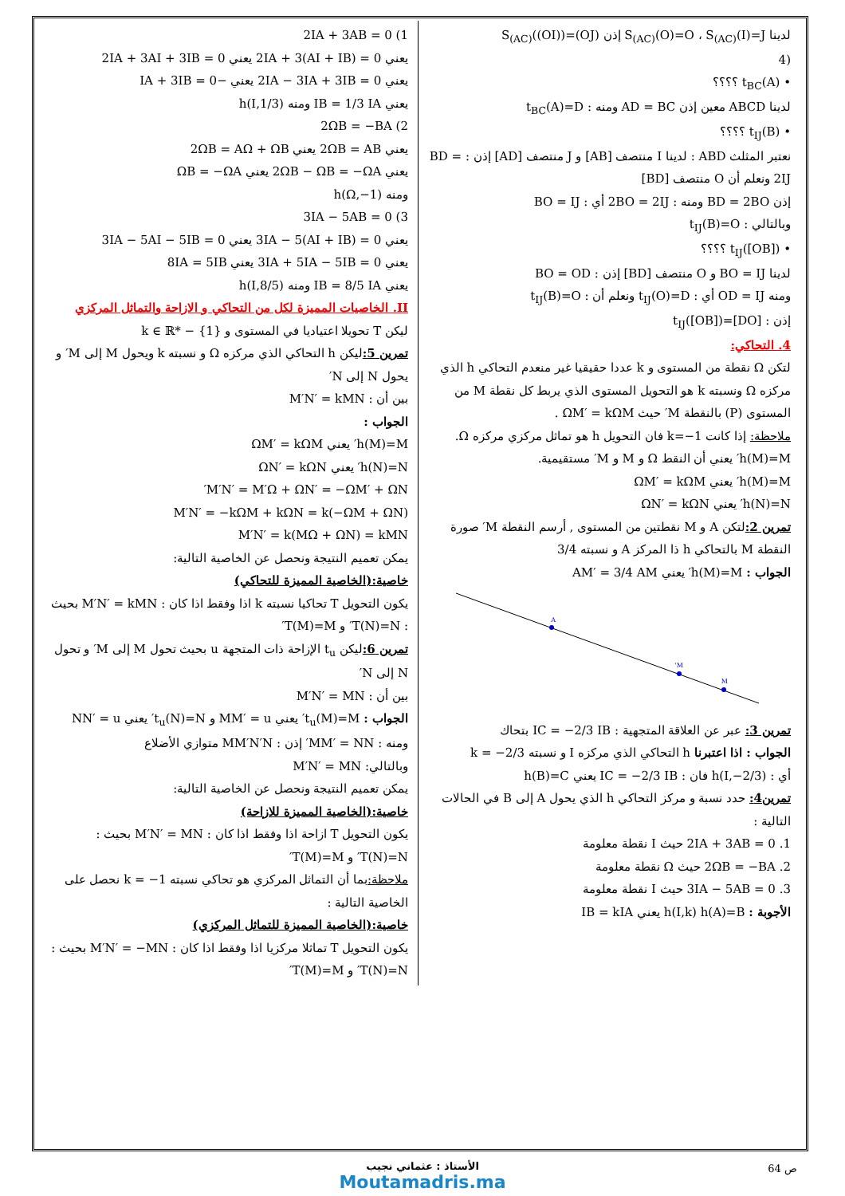لدينا S<sub>(AC)</sub>(O)=O ، S<sub>(AC)</sub>(I)=J إذن S<sub>(AC)</sub>((OI))=(OJ)
(4
• t<sub>BC</sub>(A) ؟؟؟؟
لدينا ABCD معين إذن AD = BC ومنه : t<sub>BC</sub>(A)=D
• t<sub>IJ</sub>(B) ؟؟؟؟
نعتبر المثلث ABD : لدينا I منتصف [AB] و J منتصف [AD] إذن : BD = 2IJ ونعلم أن O منتصف [BD]
إذن BD = 2BO ومنه : 2BO = 2IJ أي : BO = IJ
وبالتالي : t<sub>IJ</sub>(B)=O
• t<sub>IJ</sub>([OB]) ؟؟؟؟
لدينا BO = IJ و O منتصف [BD] إذن : BO = OD
ومنه OD = IJ أي : t<sub>IJ</sub>(O)=D ونعلم أن : t<sub>IJ</sub>(B)=O
إذن : t<sub>IJ</sub>([OB])=[DO]
4. التحاكي:
لتكن Ω نقطة من المستوى و k عددا حقيقيا غير منعدم التحاكي h الذي مركزه Ω ونسبته k هو التحويل المستوى الذي يربط كل نقطة M من المستوى (P) بالنقطة M′ حيث ΩM′ = kΩM .
ملاحظة: إذا كانت k=−1 فان التحويل h هو تماثل مركزي مركزه Ω.
h(M)=M′ يعني أن النقط Ω و M و M′ مستقيمية.
h(M)=M′ يعني ΩM′ = kΩM
h(N)=N′ يعني ΩN′ = kΩN
تمرين 2: لتكن A و M نقطتين من المستوى , أرسم النقطة M′ صورة النقطة M بالتحاكي h ذا المركز A و نسبته 3/4
الجواب : h(M)=M′ يعني AM′ = 3/4 AM
A
M'
M
تمرين 3: عبر عن العلاقة المتجهية : IC = −2/3 IB بتحاك
الجواب : اذا اعتبرنا h التحاكي الذي مركزه I و نسبته k = −2/3
أي : h(I,−2/3) فان : IC = −2/3 IB يعني h(B)=C
تمرين4: حدد نسبة و مركز التحاكي h الذي يحول A إلى B في الحالات التالية :
1. 2IA + 3AB = 0 حيث I نقطة معلومة
2. 2ΩB = −BA حيث Ω نقطة معلومة
3. 3IA − 5AB = 0 حيث I نقطة معلومة
الأجوبة : h(I,k) h(A)=B يعني IB = kIA
1) 2IA + 3AB = 0
يعني 2IA + 3(AI + IB) = 0 يعني 2IA + 3AI + 3IB = 0
يعني 2IA − 3IA + 3IB = 0 يعني −IA + 3IB = 0
يعني IB = 1/3 IA ومنه h(I,1/3)
2) 2ΩB = −BA
يعني 2ΩB = AB يعني 2ΩB = AΩ + ΩB
يعني 2ΩB − ΩB = −ΩA يعني ΩB = −ΩA
ومنه h(Ω,−1)
3) 3IA − 5AB = 0
يعني 3IA − 5(AI + IB) = 0 يعني 3IA − 5AI − 5IB = 0
يعني 3IA + 5IA − 5IB = 0 يعني 8IA = 5IB
يعني IB = 8/5 IA ومنه h(I,8/5)
II. الخاصيات المميزة لكل من التحاكي و الازاحة والتماثل المركزي
ليكن T تحويلا اعتياديا في المستوى و k ∈ ℝ* − {1}
تمرين 5: ليكن h التحاكي الذي مركزه Ω و نسبته k ويحول M إلى M′ و يحول N إلى N′
بين أن : M′N′ = kMN
الجواب :
h(M)=M′ يعني ΩM′ = kΩM
h(N)=N′ يعني ΩN′ = kΩN
M′N′ = M′Ω + ΩN′ = −ΩM′ + ΩN′
M′N′ = −kΩM + kΩN = k(−ΩM + ΩN)
M′N′ = k(MΩ + ΩN) = kMN
يمكن تعميم النتيجة ونحصل عن الخاصية التالية:
خاصية:(الخاصية المميزة للتحاكي)
يكون التحويل T تحاكيا نسبته k اذا وفقط اذا كان : M′N′ = kMN بحيث : T(N)=N′ و T(M)=M′
تمرين 6: ليكن t<sub>u</sub> الإزاحة ذات المتجهة u بحيث تحول M إلى M′ و تحول N إلى N′
بين أن : M′N′ = MN
الجواب : t<sub>u</sub>(M)=M′ يعني MM′ = u و t<sub>u</sub>(N)=N′ يعني NN′ = u
ومنه : MM′ = NN′ إذن : MM′N′N متوازي الأضلاع
وبالتالي: M′N′ = MN
يمكن تعميم النتيجة ونحصل عن الخاصية التالية:
خاصية:(الخاصية المميزة للازاحة)
يكون التحويل T ازاحة اذا وفقط اذا كان : M′N′ = MN بحيث : T(N)=N′ و T(M)=M′
ملاحظة: بما أن التماثل المركزي هو تحاكي نسبته k = −1 نحصل على الخاصية التالية :
خاصية:(الخاصية المميزة للتماثل المركزي)
يكون التحويل T تماثلا مركزيا اذا وفقط اذا كان : M′N′ = −MN بحيث : T(N)=N′ و T(M)=M′
ص 64
الأستاذ : عثماني نجيب
Moutamadris.ma